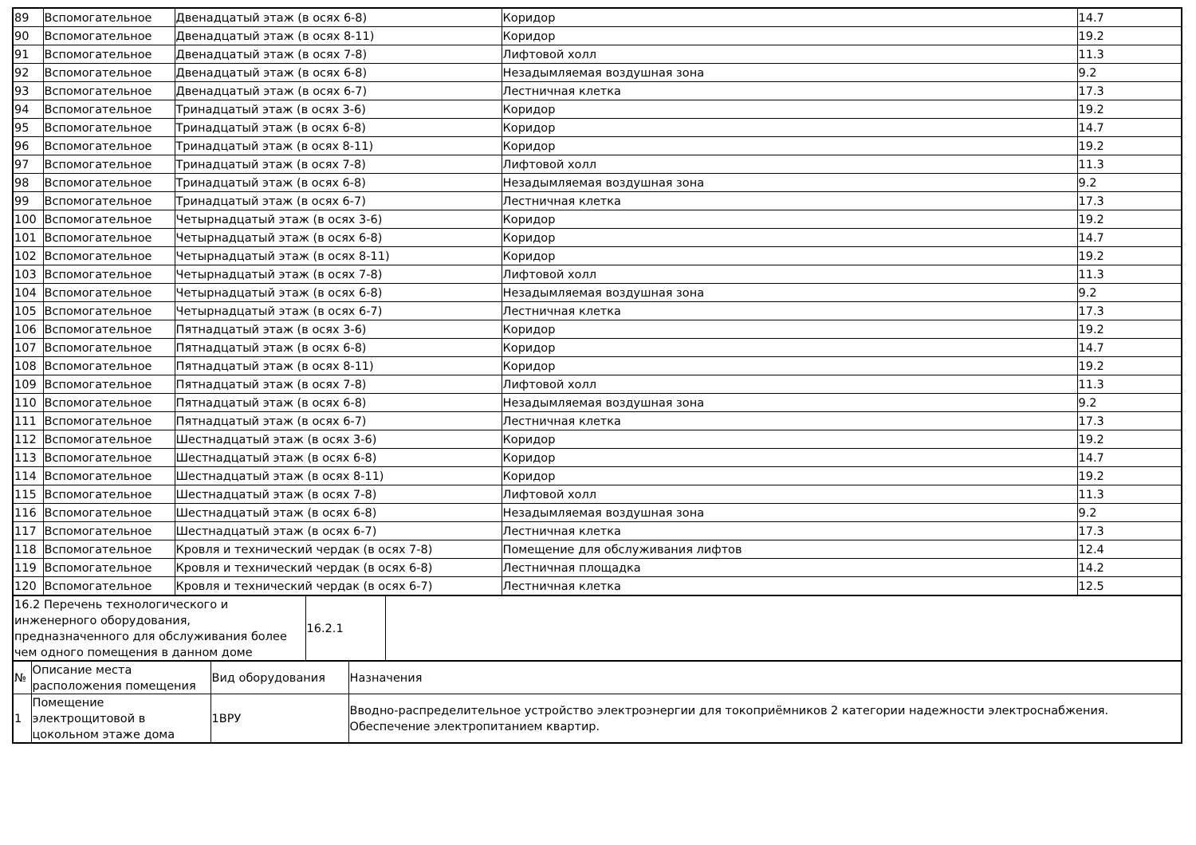| 89 | Вспомогательное | Двенадцатый этаж (в осях 6-8) | Коридор | 14.7 |
| 90 | Вспомогательное | Двенадцатый этаж (в осях 8-11) | Коридор | 19.2 |
| 91 | Вспомогательное | Двенадцатый этаж (в осях 7-8) | Лифтовой холл | 11.3 |
| 92 | Вспомогательное | Двенадцатый этаж (в осях 6-8) | Незадымляемая воздушная зона | 9.2 |
| 93 | Вспомогательное | Двенадцатый этаж (в осях 6-7) | Лестничная клетка | 17.3 |
| 94 | Вспомогательное | Тринадцатый этаж (в осях 3-6) | Коридор | 19.2 |
| 95 | Вспомогательное | Тринадцатый этаж (в осях 6-8) | Коридор | 14.7 |
| 96 | Вспомогательное | Тринадцатый этаж (в осях 8-11) | Коридор | 19.2 |
| 97 | Вспомогательное | Тринадцатый этаж (в осях 7-8) | Лифтовой холл | 11.3 |
| 98 | Вспомогательное | Тринадцатый этаж (в осях 6-8) | Незадымляемая воздушная зона | 9.2 |
| 99 | Вспомогательное | Тринадцатый этаж (в осях 6-7) | Лестничная клетка | 17.3 |
| 100 | Вспомогательное | Четырнадцатый этаж (в осях 3-6) | Коридор | 19.2 |
| 101 | Вспомогательное | Четырнадцатый этаж (в осях 6-8) | Коридор | 14.7 |
| 102 | Вспомогательное | Четырнадцатый этаж (в осях 8-11) | Коридор | 19.2 |
| 103 | Вспомогательное | Четырнадцатый этаж (в осях 7-8) | Лифтовой холл | 11.3 |
| 104 | Вспомогательное | Четырнадцатый этаж (в осях 6-8) | Незадымляемая воздушная зона | 9.2 |
| 105 | Вспомогательное | Четырнадцатый этаж (в осях 6-7) | Лестничная клетка | 17.3 |
| 106 | Вспомогательное | Пятнадцатый этаж (в осях 3-6) | Коридор | 19.2 |
| 107 | Вспомогательное | Пятнадцатый этаж (в осях 6-8) | Коридор | 14.7 |
| 108 | Вспомогательное | Пятнадцатый этаж (в осях 8-11) | Коридор | 19.2 |
| 109 | Вспомогательное | Пятнадцатый этаж (в осях 7-8) | Лифтовой холл | 11.3 |
| 110 | Вспомогательное | Пятнадцатый этаж (в осях 6-8) | Незадымляемая воздушная зона | 9.2 |
| 111 | Вспомогательное | Пятнадцатый этаж (в осях 6-7) | Лестничная клетка | 17.3 |
| 112 | Вспомогательное | Шестнадцатый этаж (в осях 3-6) | Коридор | 19.2 |
| 113 | Вспомогательное | Шестнадцатый этаж (в осях 6-8) | Коридор | 14.7 |
| 114 | Вспомогательное | Шестнадцатый этаж (в осях 8-11) | Коридор | 19.2 |
| 115 | Вспомогательное | Шестнадцатый этаж (в осях 7-8) | Лифтовой холл | 11.3 |
| 116 | Вспомогательное | Шестнадцатый этаж (в осях 6-8) | Незадымляемая воздушная зона | 9.2 |
| 117 | Вспомогательное | Шестнадцатый этаж (в осях 6-7) | Лестничная клетка | 17.3 |
| 118 | Вспомогательное | Кровля и технический чердак (в осях 7-8) | Помещение для обслуживания лифтов | 12.4 |
| 119 | Вспомогательное | Кровля и технический чердак (в осях 6-8) | Лестничная площадка | 14.2 |
| 120 | Вспомогательное | Кровля и технический чердак (в осях 6-7) | Лестничная клетка | 12.5 |
| 16.2 Перечень технологического и инженерного оборудования, предназначенного для обслуживания более чем одного помещения в данном доме | 16.2.1 | |
| № | Описание места расположения помещения | Вид оборудования | Назначения |
| 1 | Помещение электрощитовой в цокольном этаже дома | 1ВРУ | Вводно-распределительное устройство электроэнергии для токоприёмников 2 категории надежности электроснабжения. Обеспечение электропитанием квартир. |